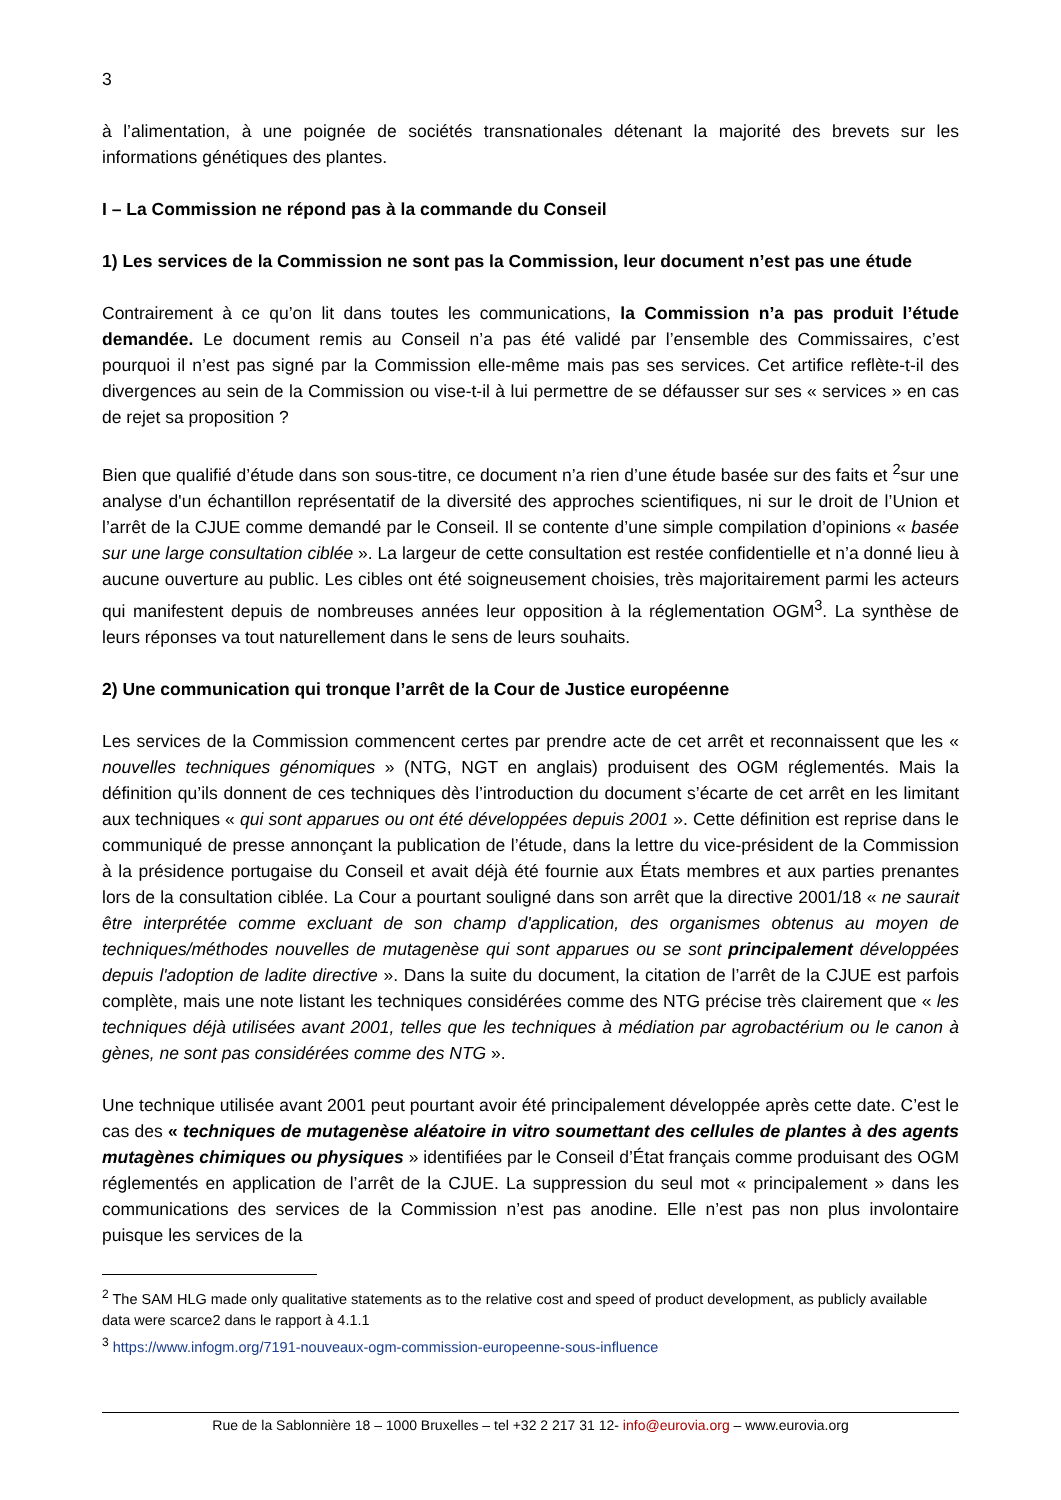3
à l’alimentation, à une poignée de sociétés transnationales détenant la majorité des brevets sur les informations génétiques des plantes.
I – La Commission ne répond pas à la commande du Conseil
1) Les services de la Commission ne sont pas la Commission, leur document n’est pas une étude
Contrairement à ce qu’on lit dans toutes les communications, la Commission n’a pas produit l’étude demandée. Le document remis au Conseil n’a pas été validé par l’ensemble des Commissaires, c’est pourquoi il n’est pas signé par la Commission elle-même mais pas ses services. Cet artifice reflète-t-il des divergences au sein de la Commission ou vise-t-il à lui permettre de se défausser sur ses « services » en cas de rejet sa proposition ?
Bien que qualifié d’étude dans son sous-titre, ce document n’a rien d’une étude basée sur des faits et <sup>2</sup>sur une analyse d'un échantillon représentatif de la diversité des approches scientifiques, ni sur le droit de l’Union et l’arrêt de la CJUE comme demandé par le Conseil. Il se contente d’une simple compilation d’opinions « basée sur une large consultation ciblée ». La largeur de cette consultation est restée confidentielle et n’a donné lieu à aucune ouverture au public. Les cibles ont été soigneusement choisies, très majoritairement parmi les acteurs qui manifestent depuis de nombreuses années leur opposition à la réglementation OGM<sup>3</sup>. La synthèse de leurs réponses va tout naturellement dans le sens de leurs souhaits.
2) Une communication qui tronque l’arrêt de la Cour de Justice européenne
Les services de la Commission commencent certes par prendre acte de cet arrêt et reconnaissent que les « nouvelles techniques génomiques » (NTG, NGT en anglais) produisent des OGM réglementés. Mais la définition qu’ils donnent de ces techniques dès l’introduction du document s’écarte de cet arrêt en les limitant aux techniques « qui sont apparues ou ont été développées depuis 2001 ». Cette définition est reprise dans le communiqué de presse annonçant la publication de l’étude, dans la lettre du vice-président de la Commission à la présidence portugaise du Conseil et avait déjà été fournie aux États membres et aux parties prenantes lors de la consultation ciblée. La Cour a pourtant souligné dans son arrêt que la directive 2001/18 « ne saurait être interprétée comme excluant de son champ d'application, des organismes obtenus au moyen de techniques/méthodes nouvelles de mutagenèse qui sont apparues ou se sont principalement développées depuis l'adoption de ladite directive ». Dans la suite du document, la citation de l’arrêt de la CJUE est parfois complète, mais une note listant les techniques considérées comme des NTG précise très clairement que « les techniques déjà utilisées avant 2001, telles que les techniques à médiation par agrobactérium ou le canon à gènes, ne sont pas considérées comme des NTG ».
Une technique utilisée avant 2001 peut pourtant avoir été principalement développée après cette date. C’est le cas des « techniques de mutagenèse aléatoire in vitro soumettant des cellules de plantes à des agents mutagènes chimiques ou physiques » identifiées par le Conseil d’État français comme produisant des OGM réglementés en application de l’arrêt de la CJUE. La suppression du seul mot « principalement » dans les communications des services de la Commission n’est pas anodine. Elle n’est pas non plus involontaire puisque les services de la
<sup>2</sup> The SAM HLG made only qualitative statements as to the relative cost and speed of product development, as publicly available data were scarce2 dans le rapport à 4.1.1
<sup>3</sup> https://www.infogm.org/7191-nouveaux-ogm-commission-europeenne-sous-influence
Rue de la Sablonnière 18 – 1000 Bruxelles – tel +32 2 217 31 12- info@eurovia.org – www.eurovia.org